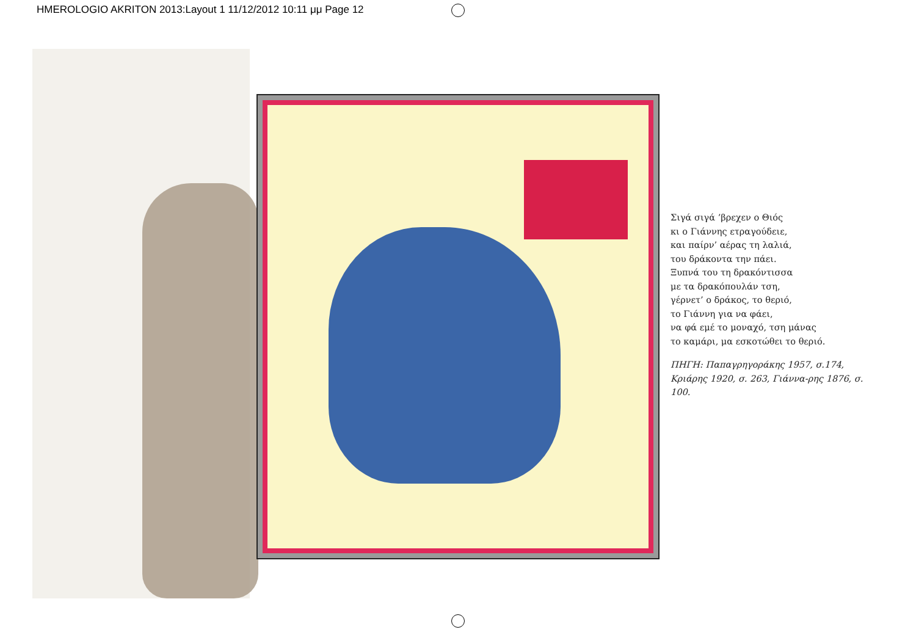HMEROLOGIO AKRITON 2013:Layout 1 11/12/2012 10:11 μμ Page 12
Σιγά σιγά ’βρεχεν ο Θιός
κι ο Γιάννης ετραγούδειε,
και παίρν’ αέρας τη λαλιά,
του δράκοντα την πάει.
Ξυπνά του τη δρακόντισσα
με τα δρακόπουλάν τση,
γέρνετ’ ο δράκος, το θεριό,
το Γιάννη για να φάει,
να φά εμέ το μοναχό, τση μάνας
το καμάρι, μα εσκοτώθει το θεριό.
ΠΗΓΗ: Παπαγρηγοράκης 1957, σ.174, Κριάρης 1920, σ. 263, Γιάννα-ρης 1876, σ. 100.